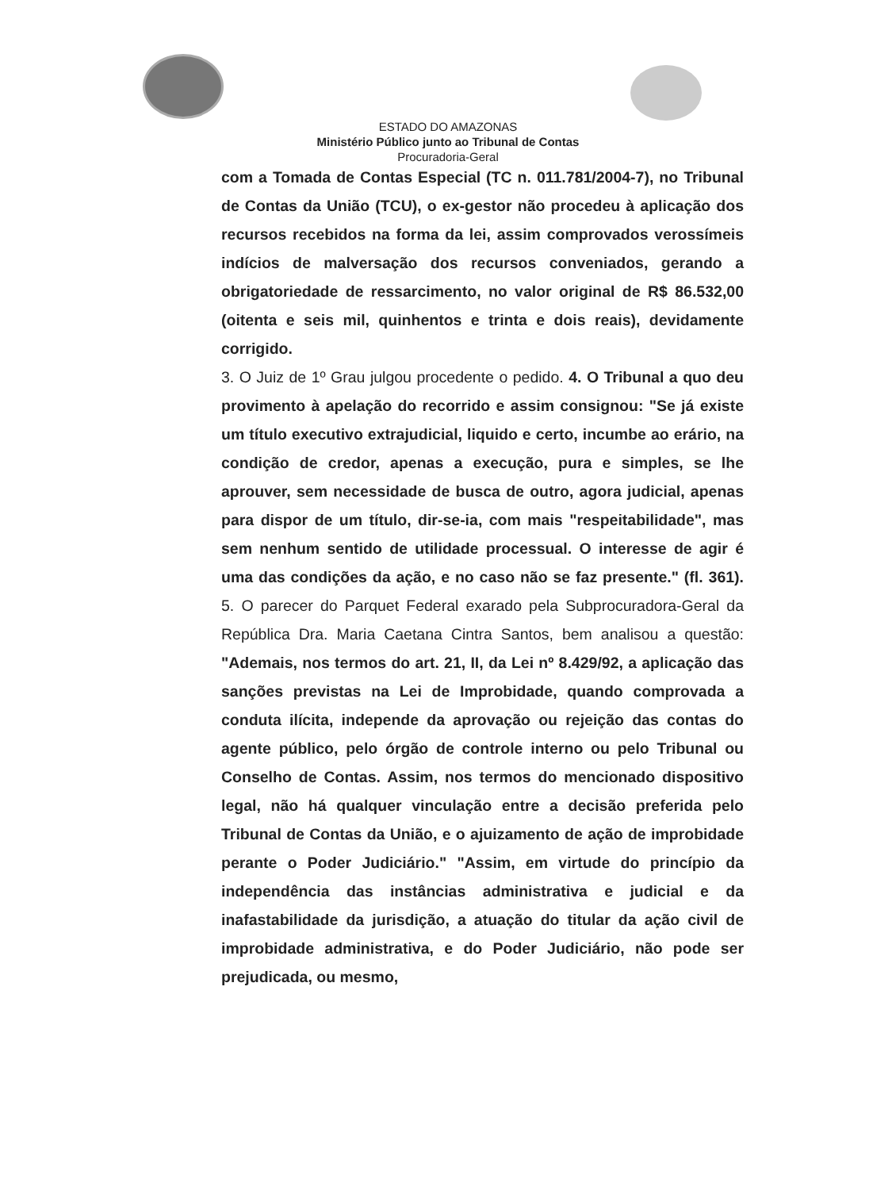ESTADO DO AMAZONAS
Ministério Público junto ao Tribunal de Contas
Procuradoria-Geral
com a Tomada de Contas Especial (TC n. 011.781/2004-7), no Tribunal de Contas da União (TCU), o ex-gestor não procedeu à aplicação dos recursos recebidos na forma da lei, assim comprovados verossímeis indícios de malversação dos recursos conveniados, gerando a obrigatoriedade de ressarcimento, no valor original de R$ 86.532,00 (oitenta e seis mil, quinhentos e trinta e dois reais), devidamente corrigido.
3. O Juiz de 1º Grau julgou procedente o pedido. 4. O Tribunal a quo deu provimento à apelação do recorrido e assim consignou: "Se já existe um título executivo extrajudicial, liquido e certo, incumbe ao erário, na condição de credor, apenas a execução, pura e simples, se lhe aprouver, sem necessidade de busca de outro, agora judicial, apenas para dispor de um título, dir-se-ia, com mais "respeitabilidade", mas sem nenhum sentido de utilidade processual. O interesse de agir é uma das condições da ação, e no caso não se faz presente." (fl. 361). 5. O parecer do Parquet Federal exarado pela Subprocuradora-Geral da República Dra. Maria Caetana Cintra Santos, bem analisou a questão: "Ademais, nos termos do art. 21, II, da Lei nº 8.429/92, a aplicação das sanções previstas na Lei de Improbidade, quando comprovada a conduta ilícita, independe da aprovação ou rejeição das contas do agente público, pelo órgão de controle interno ou pelo Tribunal ou Conselho de Contas. Assim, nos termos do mencionado dispositivo legal, não há qualquer vinculação entre a decisão preferida pelo Tribunal de Contas da União, e o ajuizamento de ação de improbidade perante o Poder Judiciário." "Assim, em virtude do princípio da independência das instâncias administrativa e judicial e da inafastabilidade da jurisdição, a atuação do titular da ação civil de improbidade administrativa, e do Poder Judiciário, não pode ser prejudicada, ou mesmo,
​